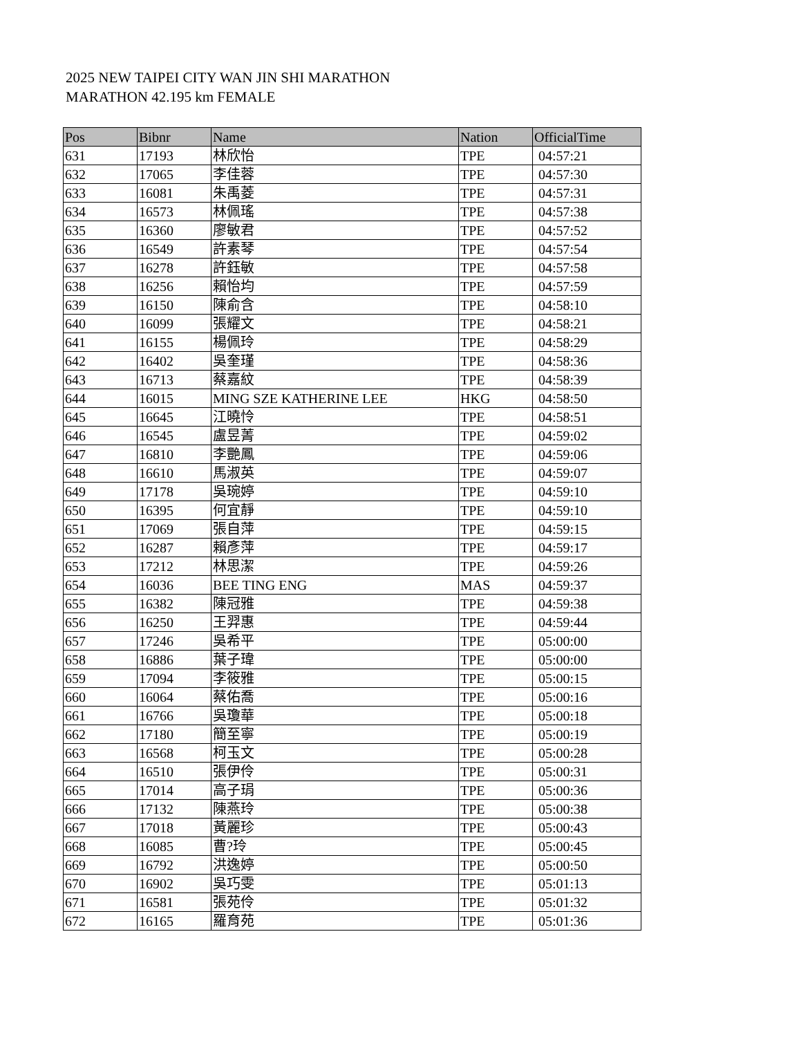2025 NEW TAIPEI CITY WAN JIN SHI MARATHON
MARATHON 42.195 km FEMALE
| Pos | Bibnr | Name | Nation | OfficialTime |
| --- | --- | --- | --- | --- |
| 631 | 17193 | 林欣怡 | TPE | 04:57:21 |
| 632 | 17065 | 李佳蓉 | TPE | 04:57:30 |
| 633 | 16081 | 朱禹菱 | TPE | 04:57:31 |
| 634 | 16573 | 林佩瑤 | TPE | 04:57:38 |
| 635 | 16360 | 廖敏君 | TPE | 04:57:52 |
| 636 | 16549 | 許素琴 | TPE | 04:57:54 |
| 637 | 16278 | 許鈺敏 | TPE | 04:57:58 |
| 638 | 16256 | 賴怡均 | TPE | 04:57:59 |
| 639 | 16150 | 陳俞含 | TPE | 04:58:10 |
| 640 | 16099 | 張耀文 | TPE | 04:58:21 |
| 641 | 16155 | 楊佩玲 | TPE | 04:58:29 |
| 642 | 16402 | 吳奎瑾 | TPE | 04:58:36 |
| 643 | 16713 | 蔡嘉紋 | TPE | 04:58:39 |
| 644 | 16015 | MING SZE KATHERINE LEE | HKG | 04:58:50 |
| 645 | 16645 | 江曉怜 | TPE | 04:58:51 |
| 646 | 16545 | 盧昱菁 | TPE | 04:59:02 |
| 647 | 16810 | 李艷鳳 | TPE | 04:59:06 |
| 648 | 16610 | 馬淑英 | TPE | 04:59:07 |
| 649 | 17178 | 吳琬婷 | TPE | 04:59:10 |
| 650 | 16395 | 何宜靜 | TPE | 04:59:10 |
| 651 | 17069 | 張自萍 | TPE | 04:59:15 |
| 652 | 16287 | 賴彥萍 | TPE | 04:59:17 |
| 653 | 17212 | 林思潔 | TPE | 04:59:26 |
| 654 | 16036 | BEE TING ENG | MAS | 04:59:37 |
| 655 | 16382 | 陳冠雅 | TPE | 04:59:38 |
| 656 | 16250 | 王羿惠 | TPE | 04:59:44 |
| 657 | 17246 | 吳希平 | TPE | 05:00:00 |
| 658 | 16886 | 葉子瑋 | TPE | 05:00:00 |
| 659 | 17094 | 李筱雅 | TPE | 05:00:15 |
| 660 | 16064 | 蔡佑喬 | TPE | 05:00:16 |
| 661 | 16766 | 吳瓊華 | TPE | 05:00:18 |
| 662 | 17180 | 簡至寧 | TPE | 05:00:19 |
| 663 | 16568 | 柯玉文 | TPE | 05:00:28 |
| 664 | 16510 | 張伊伶 | TPE | 05:00:31 |
| 665 | 17014 | 高子琄 | TPE | 05:00:36 |
| 666 | 17132 | 陳燕玲 | TPE | 05:00:38 |
| 667 | 17018 | 黃麗珍 | TPE | 05:00:43 |
| 668 | 16085 | 曹?玲 | TPE | 05:00:45 |
| 669 | 16792 | 洪逸婷 | TPE | 05:00:50 |
| 670 | 16902 | 吳巧雯 | TPE | 05:01:13 |
| 671 | 16581 | 張苑伶 | TPE | 05:01:32 |
| 672 | 16165 | 羅育苑 | TPE | 05:01:36 |